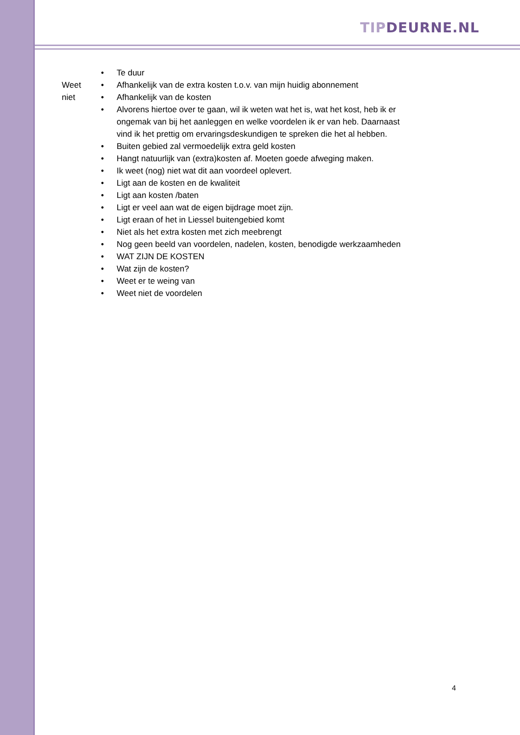TIP DEURNE.NL
Weet
niet
• Te duur
• Afhankelijk van de extra kosten t.o.v. van mijn huidig abonnement
• Afhankelijk van de kosten
• Alvorens hiertoe over te gaan, wil ik weten wat het is, wat het kost, heb ik er ongemak van bij het aanleggen en welke voordelen ik er van heb. Daarnaast vind ik het prettig om ervaringsdeskundigen te spreken die het al hebben.
• Buiten gebied zal vermoedelijk extra geld kosten
• Hangt natuurlijk van (extra)kosten af. Moeten goede afweging maken.
• Ik weet (nog) niet wat dit aan voordeel oplevert.
• Ligt aan de kosten en de kwaliteit
• Ligt aan kosten /baten
• Ligt er veel aan wat de eigen bijdrage moet zijn.
• Ligt eraan of het in Liessel buitengebied komt
• Niet als het extra kosten met zich meebrengt
• Nog geen beeld van voordelen, nadelen, kosten, benodigde werkzaamheden
• WAT ZIJN DE KOSTEN
• Wat zijn de kosten?
• Weet er te weing van
• Weet niet de voordelen
4